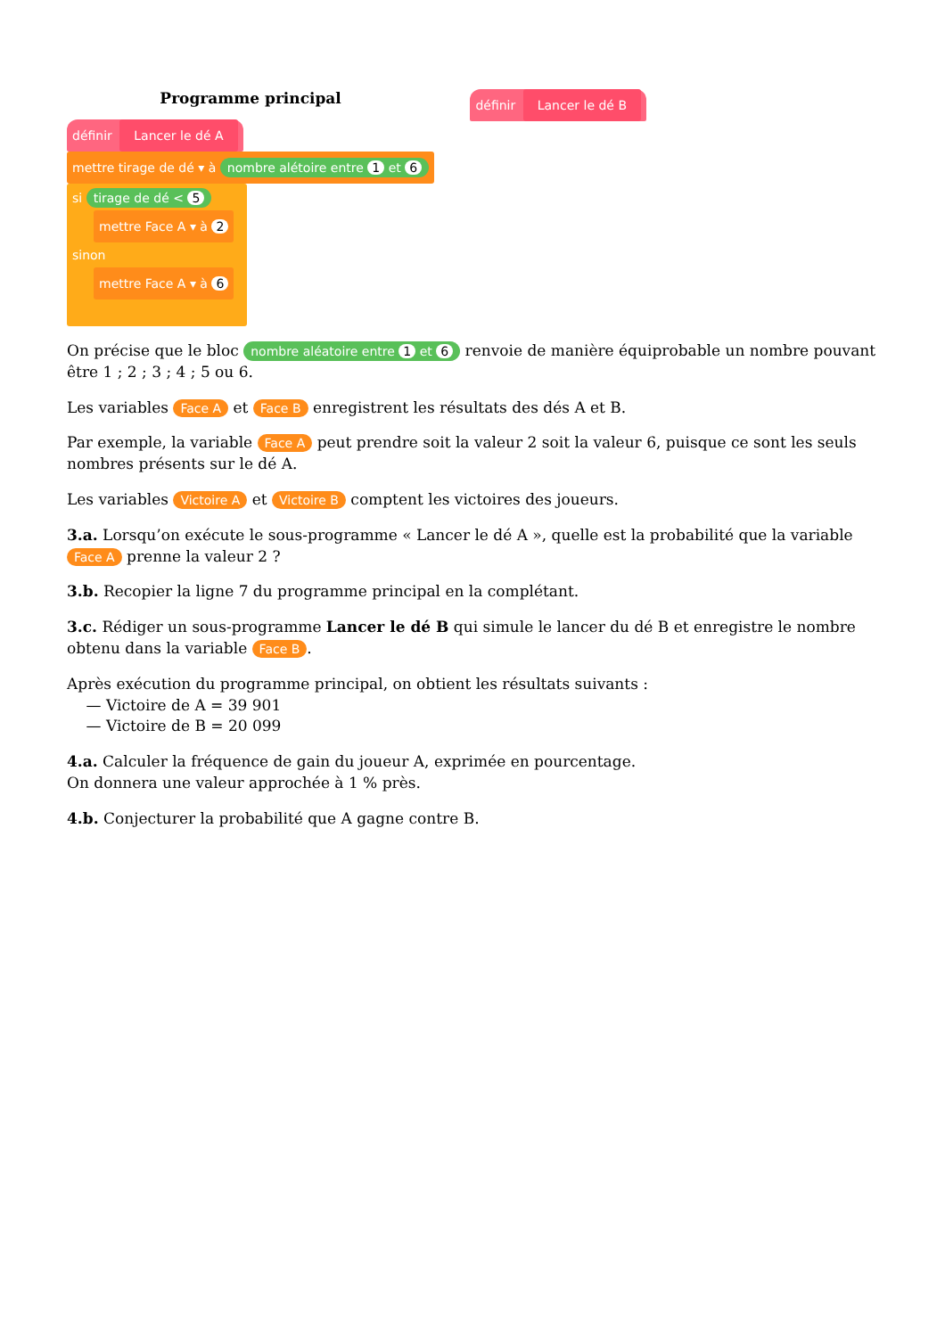Programme principal
définir Lancer le dé A
mettre tirage de dé ▾ à nombre alétoire entre 1 et 6
si tirage de dé < 5
mettre Face A ▾ à 2
sinon
mettre Face A ▾ à 6
définir Lancer le dé B
On précise que le bloc nombre aléatoire entre 1 et 6 renvoie de manière équiprobable un nombre pouvant être 1 ; 2 ; 3 ; 4 ; 5 ou 6.
Les variables Face A et Face B enregistrent les résultats des dés A et B.
Par exemple, la variable Face A peut prendre soit la valeur 2 soit la valeur 6, puisque ce sont les seuls nombres présents sur le dé A.
Les variables Victoire A et Victoire B comptent les victoires des joueurs.
3.a. Lorsqu’on exécute le sous-programme « Lancer le dé A », quelle est la probabilité que la variable Face A prenne la valeur 2 ?
3.b. Recopier la ligne 7 du programme principal en la complétant.
3.c. Rédiger un sous-programme Lancer le dé B qui simule le lancer du dé B et enregistre le nombre obtenu dans la variable Face B.
Après exécution du programme principal, on obtient les résultats suivants :
— Victoire de A = 39 901
— Victoire de B = 20 099
4.a. Calculer la fréquence de gain du joueur A, exprimée en pourcentage.
On donnera une valeur approchée à 1 % près.
4.b. Conjecturer la probabilité que A gagne contre B.